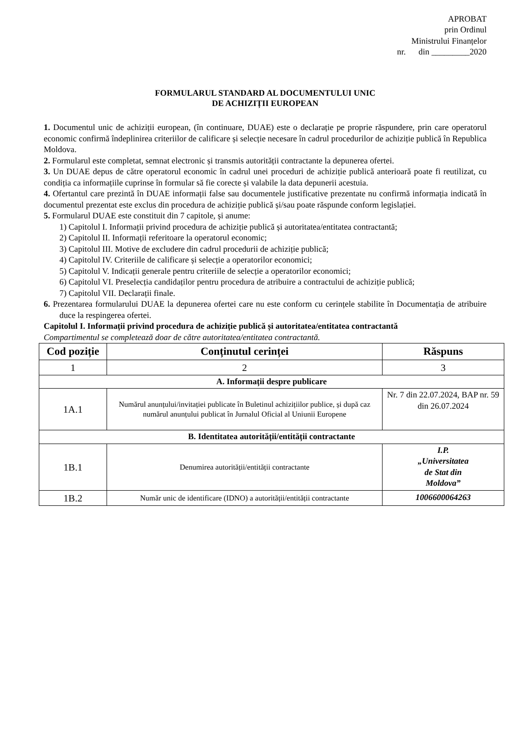APROBAT
prin Ordinul
Ministrului Finanțelor
nr. din _________2020
FORMULARUL STANDARD AL DOCUMENTULUI UNIC
DE ACHIZIȚII EUROPEAN
1. Documentul unic de achiziții european, (în continuare, DUAE) este o declarație pe proprie răspundere, prin care operatorul economic confirmă îndeplinirea criteriilor de calificare și selecție necesare în cadrul procedurilor de achiziție publică în Republica Moldova.
2. Formularul este completat, semnat electronic și transmis autorității contractante la depunerea ofertei.
3. Un DUAE depus de către operatorul economic în cadrul unei proceduri de achiziție publică anterioară poate fi reutilizat, cu condiția ca informațiile cuprinse în formular să fie corecte și valabile la data depunerii acestuia.
4. Ofertantul care prezintă în DUAE informații false sau documentele justificative prezentate nu confirmă informația indicată în documentul prezentat este exclus din procedura de achiziție publică și/sau poate răspunde conform legislației.
5. Formularul DUAE este constituit din 7 capitole, și anume:
1) Capitolul I. Informații privind procedura de achiziție publică și autoritatea/entitatea contractantă;
2) Capitolul II. Informații referitoare la operatorul economic;
3) Capitolul III. Motive de excludere din cadrul procedurii de achiziție publică;
4) Capitolul IV. Criteriile de calificare și selecție a operatorilor economici;
5) Capitolul V. Indicații generale pentru criteriile de selecție a operatorilor economici;
6) Capitolul VI. Preselecția candidaților pentru procedura de atribuire a contractului de achiziție publică;
7) Capitolul VII. Declarații finale.
6. Prezentarea formularului DUAE la depunerea ofertei care nu este conform cu cerințele stabilite în Documentația de atribuire duce la respingerea ofertei.
Capitolul I. Informații privind procedura de achiziție publică și autoritatea/entitatea contractantă
Compartimentul se completează doar de către autoritatea/entitatea contractantă.
| Cod poziție | Conținutul cerinței | Răspuns |
| --- | --- | --- |
| 1 | 2 | 3 |
| A. Informații despre publicare | | |
| 1A.1 | Numărul anunțului/invitației publicate în Buletinul achizițiilor publice, și după caz numărul anunțului publicat în Jurnalul Oficial al Uniunii Europene | Nr. 7 din 22.07.2024, BAP nr. 59 din 26.07.2024 |
| B. Identitatea autorității/entității contractante | | |
| 1B.1 | Denumirea autorității/entității contractante | I.P. „Universitatea de Stat din Moldova” |
| 1B.2 | Număr unic de identificare (IDNO) a autorității/entității contractante | 1006600064263 |